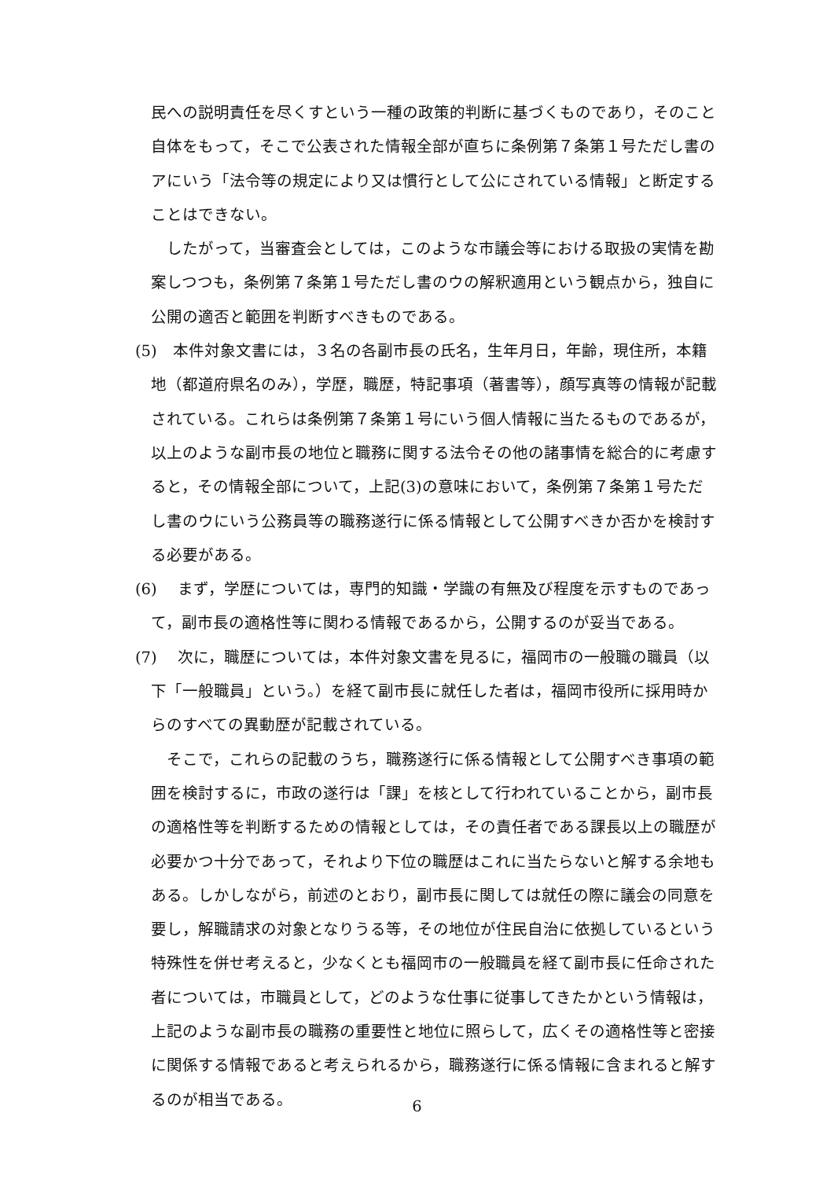民への説明責任を尽くすという一種の政策的判断に基づくものであり，そのこと自体をもって，そこで公表された情報全部が直ちに条例第７条第１号ただし書のアにいう「法令等の規定により又は慣行として公にされている情報」と断定することはできない。
したがって，当審査会としては，このような市議会等における取扱の実情を勘案しつつも，条例第７条第１号ただし書のウの解釈適用という観点から，独自に公開の適否と範囲を判断すべきものである。
(5)　本件対象文書には，３名の各副市長の氏名，生年月日，年齢，現住所，本籍地（都道府県名のみ），学歴，職歴，特記事項（著書等），顔写真等の情報が記載されている。これらは条例第７条第１号にいう個人情報に当たるものであるが，以上のような副市長の地位と職務に関する法令その他の諸事情を総合的に考慮すると，その情報全部について，上記(3)の意味において，条例第７条第１号ただし書のウにいう公務員等の職務遂行に係る情報として公開すべきか否かを検討する必要がある。
(6)　 まず，学歴については，専門的知識・学識の有無及び程度を示すものであって，副市長の適格性等に関わる情報であるから，公開するのが妥当である。
(7)　 次に，職歴については，本件対象文書を見るに，福岡市の一般職の職員（以下「一般職員」という。）を経て副市長に就任した者は，福岡市役所に採用時からのすべての異動歴が記載されている。
そこで，これらの記載のうち，職務遂行に係る情報として公開すべき事項の範囲を検討するに，市政の遂行は「課」を核として行われていることから，副市長の適格性等を判断するための情報としては，その責任者である課長以上の職歴が必要かつ十分であって，それより下位の職歴はこれに当たらないと解する余地もある。しかしながら，前述のとおり，副市長に関しては就任の際に議会の同意を要し，解職請求の対象となりうる等，その地位が住民自治に依拠しているという特殊性を併せ考えると，少なくとも福岡市の一般職員を経て副市長に任命された者については，市職員として，どのような仕事に従事してきたかという情報は，上記のような副市長の職務の重要性と地位に照らして，広くその適格性等と密接に関係する情報であると考えられるから，職務遂行に係る情報に含まれると解するのが相当である。
6